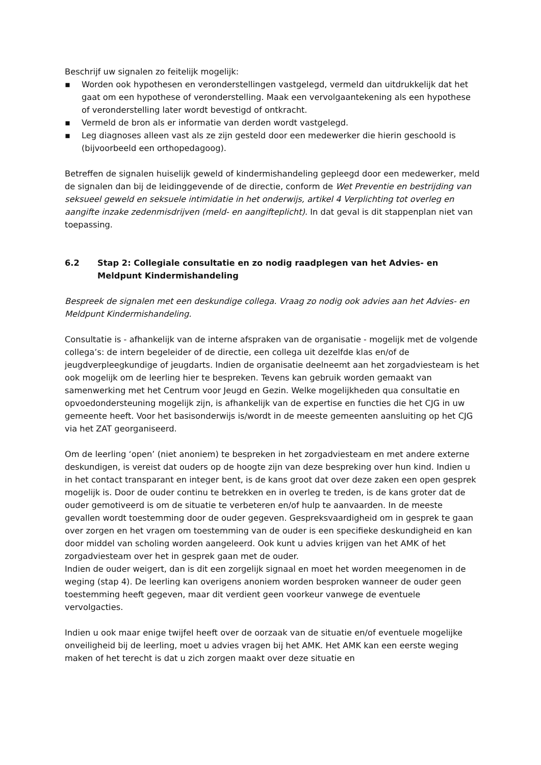Beschrijf uw signalen zo feitelijk mogelijk:
▪ Worden ook hypothesen en veronderstellingen vastgelegd, vermeld dan uitdrukkelijk dat het gaat om een hypothese of veronderstelling. Maak een vervolgaantekening als een hypothese of veronderstelling later wordt bevestigd of ontkracht.
▪ Vermeld de bron als er informatie van derden wordt vastgelegd.
▪ Leg diagnoses alleen vast als ze zijn gesteld door een medewerker die hierin geschoold is (bijvoorbeeld een orthopedagoog).
Betreffen de signalen huiselijk geweld of kindermishandeling gepleegd door een medewerker, meld de signalen dan bij de leidinggevende of de directie, conform de Wet Preventie en bestrijding van seksueel geweld en seksuele intimidatie in het onderwijs, artikel 4 Verplichting tot overleg en aangifte inzake zedenmisdrijven (meld- en aangifteplicht). In dat geval is dit stappenplan niet van toepassing.
6.2 Stap 2: Collegiale consultatie en zo nodig raadplegen van het Advies- en Meldpunt Kindermishandeling
Bespreek de signalen met een deskundige collega. Vraag zo nodig ook advies aan het Advies- en Meldpunt Kindermishandeling.
Consultatie is - afhankelijk van de interne afspraken van de organisatie - mogelijk met de volgende collega’s: de intern begeleider of de directie, een collega uit dezelfde klas en/of de jeugdverpleegkundige of jeugdarts. Indien de organisatie deelneemt aan het zorgadviesteam is het ook mogelijk om de leerling hier te bespreken. Tevens kan gebruik worden gemaakt van samenwerking met het Centrum voor Jeugd en Gezin. Welke mogelijkheden qua consultatie en opvoedondersteuning mogelijk zijn, is afhankelijk van de expertise en functies die het CJG in uw gemeente heeft. Voor het basisonderwijs is/wordt in de meeste gemeenten aansluiting op het CJG via het ZAT georganiseerd.
Om de leerling ‘open’ (niet anoniem) te bespreken in het zorgadviesteam en met andere externe deskundigen, is vereist dat ouders op de hoogte zijn van deze bespreking over hun kind. Indien u in het contact transparant en integer bent, is de kans groot dat over deze zaken een open gesprek mogelijk is. Door de ouder continu te betrekken en in overleg te treden, is de kans groter dat de ouder gemotiveerd is om de situatie te verbeteren en/of hulp te aanvaarden. In de meeste gevallen wordt toestemming door de ouder gegeven. Gespreksvaardigheid om in gesprek te gaan over zorgen en het vragen om toestemming van de ouder is een specifieke deskundigheid en kan door middel van scholing worden aangeleerd. Ook kunt u advies krijgen van het AMK of het zorgadviesteam over het in gesprek gaan met de ouder.
Indien de ouder weigert, dan is dit een zorgelijk signaal en moet het worden meegenomen in de weging (stap 4). De leerling kan overigens anoniem worden besproken wanneer de ouder geen toestemming heeft gegeven, maar dit verdient geen voorkeur vanwege de eventuele vervolgacties.
Indien u ook maar enige twijfel heeft over de oorzaak van de situatie en/of eventuele mogelijke onveiligheid bij de leerling, moet u advies vragen bij het AMK. Het AMK kan een eerste weging maken of het terecht is dat u zich zorgen maakt over deze situatie en